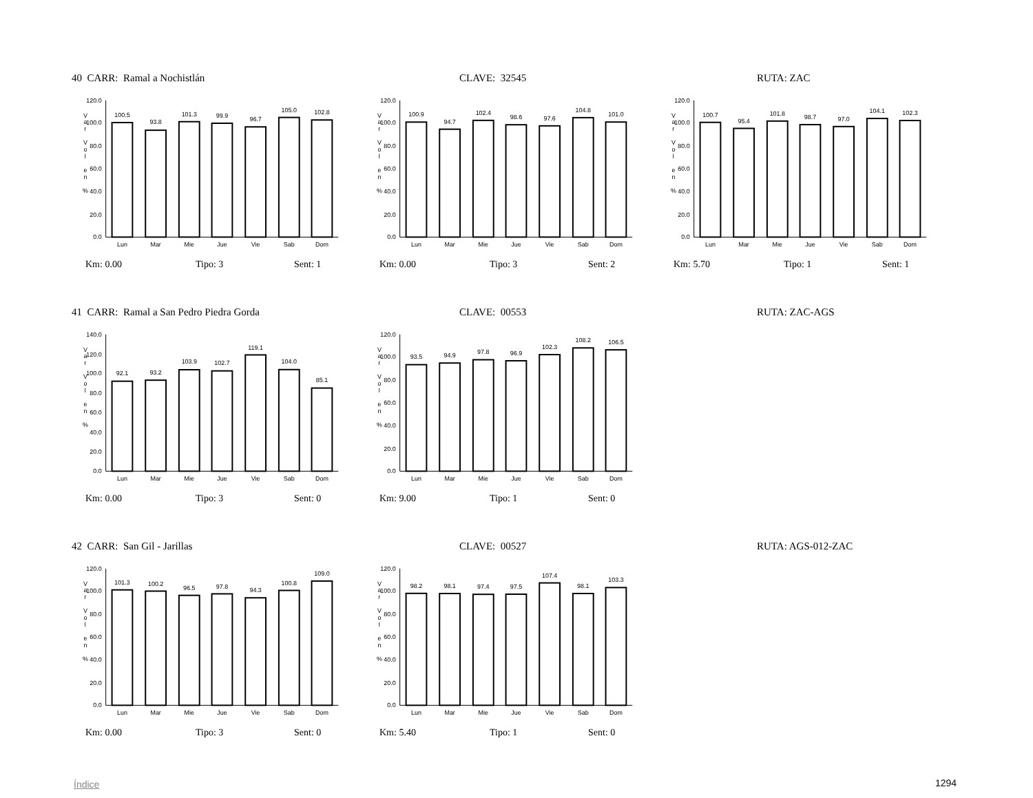40 CARR: Ramal a Nochistlán CLAVE: 32545 RUTA: ZAC
V
a
r
V
o
l
e
n
%
0.0
20.0
40.0
60.0
80.0
100.0
120.0
100.5
93.8
101.3
99.9
96.7
105.0
102.8
Lun
Mar
Mie
Jue
Vie
Sab
Dom
Km: 0.00 Tipo: 3 Sent: 1
V
a
r
V
o
l
e
n
%
0.0
20.0
40.0
60.0
80.0
100.0
120.0
100.9
94.7
102.4
98.6
97.6
104.8
101.0
Lun
Mar
Mie
Jue
Vie
Sab
Dom
Km: 0.00 Tipo: 3 Sent: 2
V
a
r
V
o
l
e
n
%
0.0
20.0
40.0
60.0
80.0
100.0
120.0
100.7
95.4
101.8
98.7
97.0
104.1
102.3
Lun
Mar
Mie
Jue
Vie
Sab
Dom
Km: 5.70 Tipo: 1 Sent: 1
41 CARR: Ramal a San Pedro Piedra Gorda CLAVE: 00553 RUTA: ZAC-AGS
V
a
r
V
o
l
e
n
%
0.0
20.0
40.0
60.0
80.0
100.0
120.0
140.0
92.1
93.2
103.9
102.7
119.1
104.0
85.1
Lun
Mar
Mie
Jue
Vie
Sab
Dom
Km: 0.00 Tipo: 3 Sent: 0
V
a
r
V
o
l
e
n
%
0.0
20.0
40.0
60.0
80.0
100.0
120.0
93.5
94.9
97.8
96.9
102.3
108.2
106.5
Lun
Mar
Mie
Jue
Vie
Sab
Dom
Km: 9.00 Tipo: 1 Sent: 0
42 CARR: San Gil - Jarillas CLAVE: 00527 RUTA: AGS-012-ZAC
V
a
r
V
o
l
e
n
%
0.0
20.0
40.0
60.0
80.0
100.0
120.0
101.3
100.2
96.5
97.8
94.3
100.8
109.0
Lun
Mar
Mie
Jue
Vie
Sab
Dom
Km: 0.00 Tipo: 3 Sent: 0
V
a
r
V
o
l
e
n
%
0.0
20.0
40.0
60.0
80.0
100.0
120.0
98.2
98.1
97.4
97.5
107.4
98.1
103.3
Lun
Mar
Mie
Jue
Vie
Sab
Dom
Km: 5.40 Tipo: 1 Sent: 0
Índice 1294